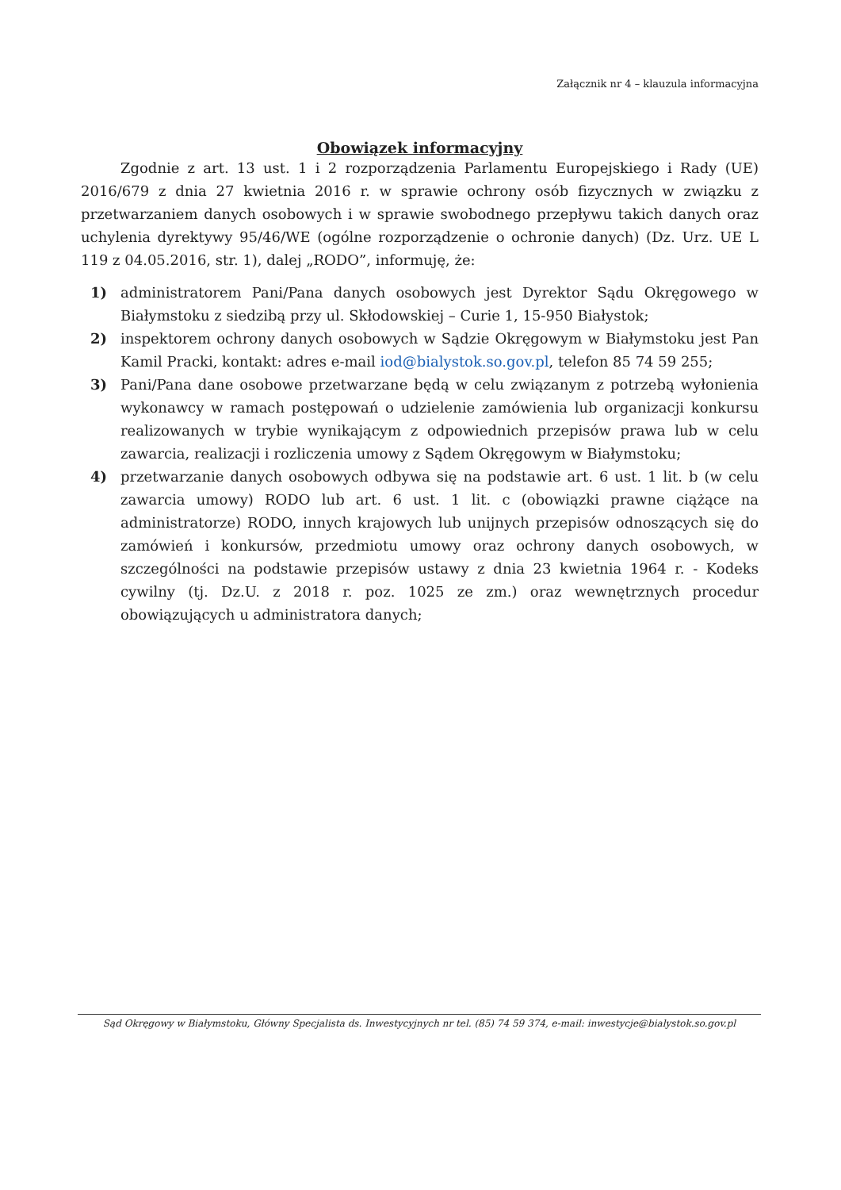Załącznik nr 4 – klauzula informacyjna
Obowiązek informacyjny
Zgodnie z art. 13 ust. 1 i 2 rozporządzenia Parlamentu Europejskiego i Rady (UE) 2016/679 z dnia 27 kwietnia 2016 r. w sprawie ochrony osób fizycznych w związku z przetwarzaniem danych osobowych i w sprawie swobodnego przepływu takich danych oraz uchylenia dyrektywy 95/46/WE (ogólne rozporządzenie o ochronie danych) (Dz. Urz. UE L 119 z 04.05.2016, str. 1), dalej „RODO”, informuję, że:
1) administratorem Pani/Pana danych osobowych jest Dyrektor Sądu Okręgowego w Białymstoku z siedzibą przy ul. Skłodowskiej – Curie 1, 15-950 Białystok;
2) inspektorem ochrony danych osobowych w Sądzie Okręgowym w Białymstoku jest Pan Kamil Pracki, kontakt: adres e-mail iod@bialystok.so.gov.pl, telefon 85 74 59 255;
3) Pani/Pana dane osobowe przetwarzane będą w celu związanym z potrzebą wyłonienia wykonawcy w ramach postępowań o udzielenie zamówienia lub organizacji konkursu realizowanych w trybie wynikającym z odpowiednich przepisów prawa lub w celu zawarcia, realizacji i rozliczenia umowy z Sądem Okręgowym w Białymstoku;
4) przetwarzanie danych osobowych odbywa się na podstawie art. 6 ust. 1 lit. b (w celu zawarcia umowy) RODO lub art. 6 ust. 1 lit. c (obowiązki prawne ciążące na administratorze) RODO, innych krajowych lub unijnych przepisów odnoszących się do zamówień i konkursów, przedmiotu umowy oraz ochrony danych osobowych, w szczególności na podstawie przepisów ustawy z dnia 23 kwietnia 1964 r. - Kodeks cywilny (tj. Dz.U. z 2018 r. poz. 1025 ze zm.) oraz wewnętrznych procedur obowiązujących u administratora danych;
Sąd Okręgowy w Białymstoku, Główny Specjalista ds. Inwestycyjnych nr tel. (85) 74 59 374, e-mail: inwestycje@bialystok.so.gov.pl